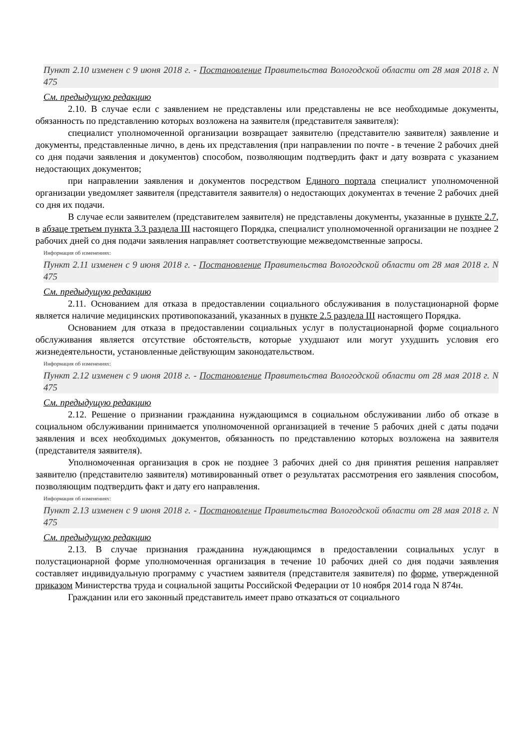Пункт 2.10 изменен с 9 июня 2018 г. - Постановление Правительства Вологодской области от 28 мая 2018 г. N 475
См. предыдущую редакцию
2.10. В случае если с заявлением не представлены или представлены не все необходимые документы, обязанность по представлению которых возложена на заявителя (представителя заявителя):
специалист уполномоченной организации возвращает заявителю (представителю заявителя) заявление и документы, представленные лично, в день их представления (при направлении по почте - в течение 2 рабочих дней со дня подачи заявления и документов) способом, позволяющим подтвердить факт и дату возврата с указанием недостающих документов;
при направлении заявления и документов посредством Единого портала специалист уполномоченной организации уведомляет заявителя (представителя заявителя) о недостающих документах в течение 2 рабочих дней со дня их подачи.
В случае если заявителем (представителем заявителя) не представлены документы, указанные в пункте 2.7, в абзаце третьем пункта 3.3 раздела III настоящего Порядка, специалист уполномоченной организации не позднее 2 рабочих дней со дня подачи заявления направляет соответствующие межведомственные запросы.
Информация об изменениях:
Пункт 2.11 изменен с 9 июня 2018 г. - Постановление Правительства Вологодской области от 28 мая 2018 г. N 475
См. предыдущую редакцию
2.11. Основанием для отказа в предоставлении социального обслуживания в полустационарной форме является наличие медицинских противопоказаний, указанных в пункте 2.5 раздела III настоящего Порядка.
Основанием для отказа в предоставлении социальных услуг в полустационарной форме социального обслуживания является отсутствие обстоятельств, которые ухудшают или могут ухудшить условия его жизнедеятельности, установленные действующим законодательством.
Информация об изменениях:
Пункт 2.12 изменен с 9 июня 2018 г. - Постановление Правительства Вологодской области от 28 мая 2018 г. N 475
См. предыдущую редакцию
2.12. Решение о признании гражданина нуждающимся в социальном обслуживании либо об отказе в социальном обслуживании принимается уполномоченной организацией в течение 5 рабочих дней с даты подачи заявления и всех необходимых документов, обязанность по представлению которых возложена на заявителя (представителя заявителя).
Уполномоченная организация в срок не позднее 3 рабочих дней со дня принятия решения направляет заявителю (представителю заявителя) мотивированный ответ о результатах рассмотрения его заявления способом, позволяющим подтвердить факт и дату его направления.
Информация об изменениях:
Пункт 2.13 изменен с 9 июня 2018 г. - Постановление Правительства Вологодской области от 28 мая 2018 г. N 475
См. предыдущую редакцию
2.13. В случае признания гражданина нуждающимся в предоставлении социальных услуг в полустационарной форме уполномоченная организация в течение 10 рабочих дней со дня подачи заявления составляет индивидуальную программу с участием заявителя (представителя заявителя) по форме, утвержденной приказом Министерства труда и социальной защиты Российской Федерации от 10 ноября 2014 года N 874н.
Гражданин или его законный представитель имеет право отказаться от социального